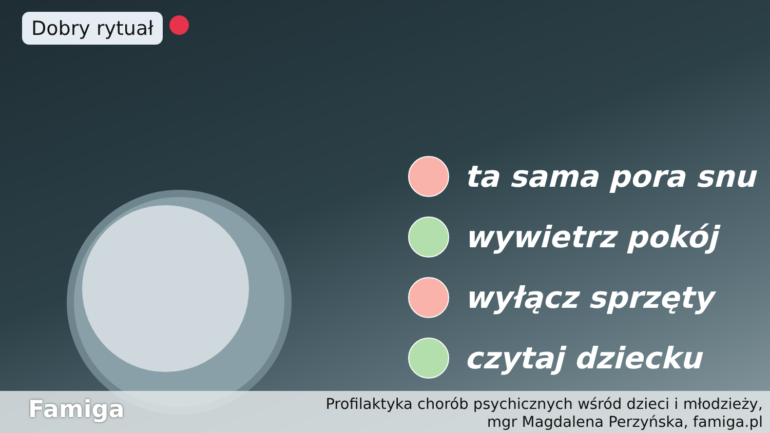Dobry rytuał
ta sama pora snu
wywietrz pokój
wyłącz sprzęty
czytaj dziecku
Famiga
Profilaktyka chorób psychicznych wśród dzieci i młodzieży,
mgr Magdalena Perzyńska, famiga.pl